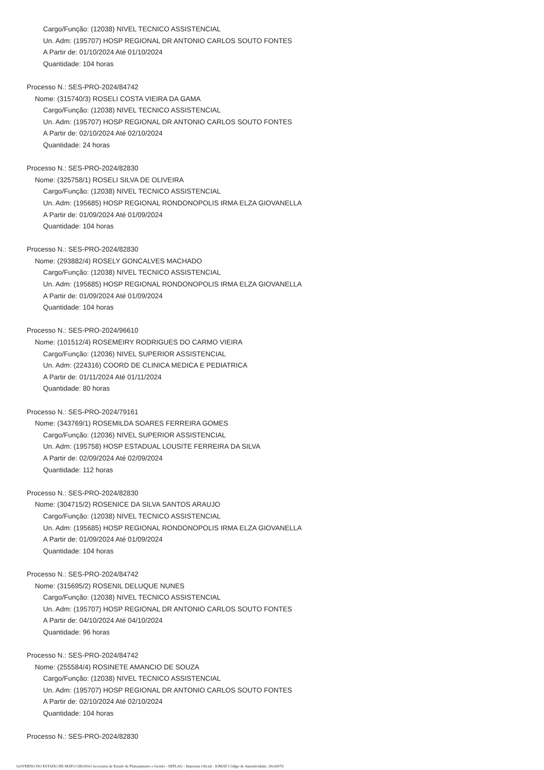Cargo/Função: (12038) NIVEL TECNICO ASSISTENCIAL
Un. Adm: (195707) HOSP REGIONAL DR ANTONIO CARLOS SOUTO FONTES
A Partir de: 01/10/2024 Até 01/10/2024
Quantidade: 104 horas
Processo N.: SES-PRO-2024/84742
Nome: (315740/3) ROSELI COSTA VIEIRA DA GAMA
Cargo/Função: (12038) NIVEL TECNICO ASSISTENCIAL
Un. Adm: (195707) HOSP REGIONAL DR ANTONIO CARLOS SOUTO FONTES
A Partir de: 02/10/2024 Até 02/10/2024
Quantidade: 24 horas
Processo N.: SES-PRO-2024/82830
Nome: (325758/1) ROSELI SILVA DE OLIVEIRA
Cargo/Função: (12038) NIVEL TECNICO ASSISTENCIAL
Un. Adm: (195685) HOSP REGIONAL RONDONOPOLIS IRMA ELZA GIOVANELLA
A Partir de: 01/09/2024 Até 01/09/2024
Quantidade: 104 horas
Processo N.: SES-PRO-2024/82830
Nome: (293882/4) ROSELY GONCALVES MACHADO
Cargo/Função: (12038) NIVEL TECNICO ASSISTENCIAL
Un. Adm: (195685) HOSP REGIONAL RONDONOPOLIS IRMA ELZA GIOVANELLA
A Partir de: 01/09/2024 Até 01/09/2024
Quantidade: 104 horas
Processo N.: SES-PRO-2024/96610
Nome: (101512/4) ROSEMEIRY RODRIGUES DO CARMO VIEIRA
Cargo/Função: (12036) NIVEL SUPERIOR ASSISTENCIAL
Un. Adm: (224316) COORD DE CLINICA MEDICA E PEDIATRICA
A Partir de: 01/11/2024 Até 01/11/2024
Quantidade: 80 horas
Processo N.: SES-PRO-2024/79161
Nome: (343769/1) ROSEMILDA SOARES FERREIRA GOMES
Cargo/Função: (12036) NIVEL SUPERIOR ASSISTENCIAL
Un. Adm: (195758) HOSP ESTADUAL LOUSITE FERREIRA DA SILVA
A Partir de: 02/09/2024 Até 02/09/2024
Quantidade: 112 horas
Processo N.: SES-PRO-2024/82830
Nome: (304715/2) ROSENICE DA SILVA SANTOS ARAUJO
Cargo/Função: (12038) NIVEL TECNICO ASSISTENCIAL
Un. Adm: (195685) HOSP REGIONAL RONDONOPOLIS IRMA ELZA GIOVANELLA
A Partir de: 01/09/2024 Até 01/09/2024
Quantidade: 104 horas
Processo N.: SES-PRO-2024/84742
Nome: (315695/2) ROSENIL DELUQUE NUNES
Cargo/Função: (12038) NIVEL TECNICO ASSISTENCIAL
Un. Adm: (195707) HOSP REGIONAL DR ANTONIO CARLOS SOUTO FONTES
A Partir de: 04/10/2024 Até 04/10/2024
Quantidade: 96 horas
Processo N.: SES-PRO-2024/84742
Nome: (255584/4) ROSINETE AMANCIO DE SOUZA
Cargo/Função: (12038) NIVEL TECNICO ASSISTENCIAL
Un. Adm: (195707) HOSP REGIONAL DR ANTONIO CARLOS SOUTO FONTES
A Partir de: 02/10/2024 Até 02/10/2024
Quantidade: 104 horas
Processo N.: SES-PRO-2024/82830
GOVERNO DO ESTADO DE MATO GROSSO Secretaria de Estado de Planejamento e Gestão - SEPLAG - Imprensa Oficial - IOMAT Código de Autenticidade: 20ceb07d